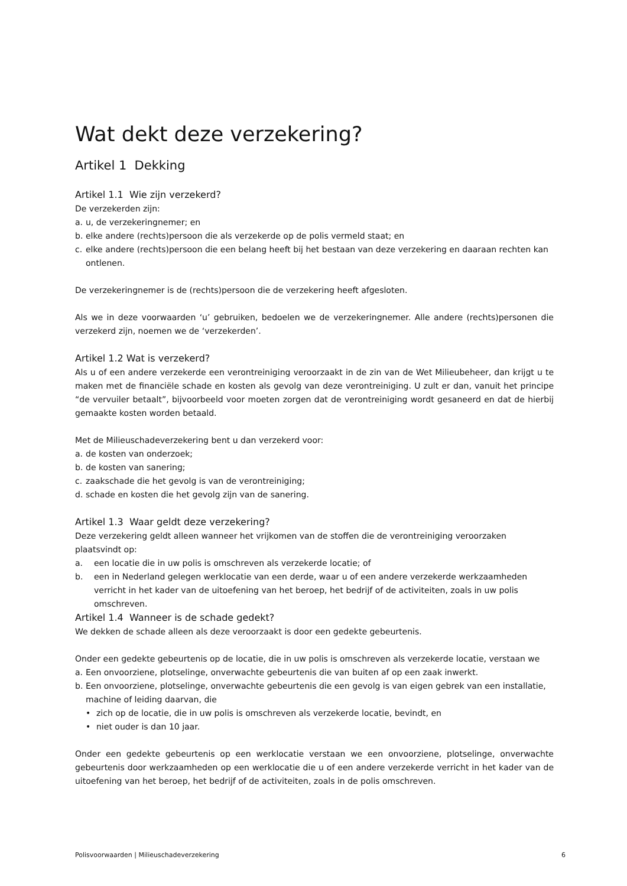Wat dekt deze verzekering?
Artikel 1 Dekking
Artikel 1.1 Wie zijn verzekerd?
De verzekerden zijn:
a. u, de verzekeringnemer; en
b. elke andere (rechts)persoon die als verzekerde op de polis vermeld staat; en
c. elke andere (rechts)persoon die een belang heeft bij het bestaan van deze verzekering en daaraan rechten kan ontlenen.
De verzekeringnemer is de (rechts)persoon die de verzekering heeft afgesloten.
Als we in deze voorwaarden ‘u’ gebruiken, bedoelen we de verzekeringnemer. Alle andere (rechts)personen die verzekerd zijn, noemen we de ‘verzekerden’.
Artikel 1.2 Wat is verzekerd?
Als u of een andere verzekerde een verontreiniging veroorzaakt in de zin van de Wet Milieubeheer, dan krijgt u te maken met de financiële schade en kosten als gevolg van deze verontreiniging. U zult er dan, vanuit het principe “de vervuiler betaalt”, bijvoorbeeld voor moeten zorgen dat de verontreiniging wordt gesaneerd en dat de hierbij gemaakte kosten worden betaald.
Met de Milieuschadeverzekering bent u dan verzekerd voor:
a. de kosten van onderzoek;
b. de kosten van sanering;
c. zaakschade die het gevolg is van de verontreiniging;
d. schade en kosten die het gevolg zijn van de sanering.
Artikel 1.3 Waar geldt deze verzekering?
Deze verzekering geldt alleen wanneer het vrijkomen van de stoffen die de verontreiniging veroorzaken plaatsvindt op:
a. een locatie die in uw polis is omschreven als verzekerde locatie; of
b. een in Nederland gelegen werklocatie van een derde, waar u of een andere verzekerde werkzaamheden verricht in het kader van de uitoefening van het beroep, het bedrijf of de activiteiten, zoals in uw polis omschreven.
Artikel 1.4 Wanneer is de schade gedekt?
We dekken de schade alleen als deze veroorzaakt is door een gedekte gebeurtenis.
Onder een gedekte gebeurtenis op de locatie, die in uw polis is omschreven als verzekerde locatie, verstaan we
a. Een onvoorziene, plotselinge, onverwachte gebeurtenis die van buiten af op een zaak inwerkt.
b. Een onvoorziene, plotselinge, onverwachte gebeurtenis die een gevolg is van eigen gebrek van een installatie, machine of leiding daarvan, die
• zich op de locatie, die in uw polis is omschreven als verzekerde locatie, bevindt, en
• niet ouder is dan 10 jaar.
Onder een gedekte gebeurtenis op een werklocatie verstaan we een onvoorziene, plotselinge, onverwachte gebeurtenis door werkzaamheden op een werklocatie die u of een andere verzekerde verricht in het kader van de uitoefening van het beroep, het bedrijf of de activiteiten, zoals in de polis omschreven.
Polisvoorwaarden | Milieuschadeverzekering 6